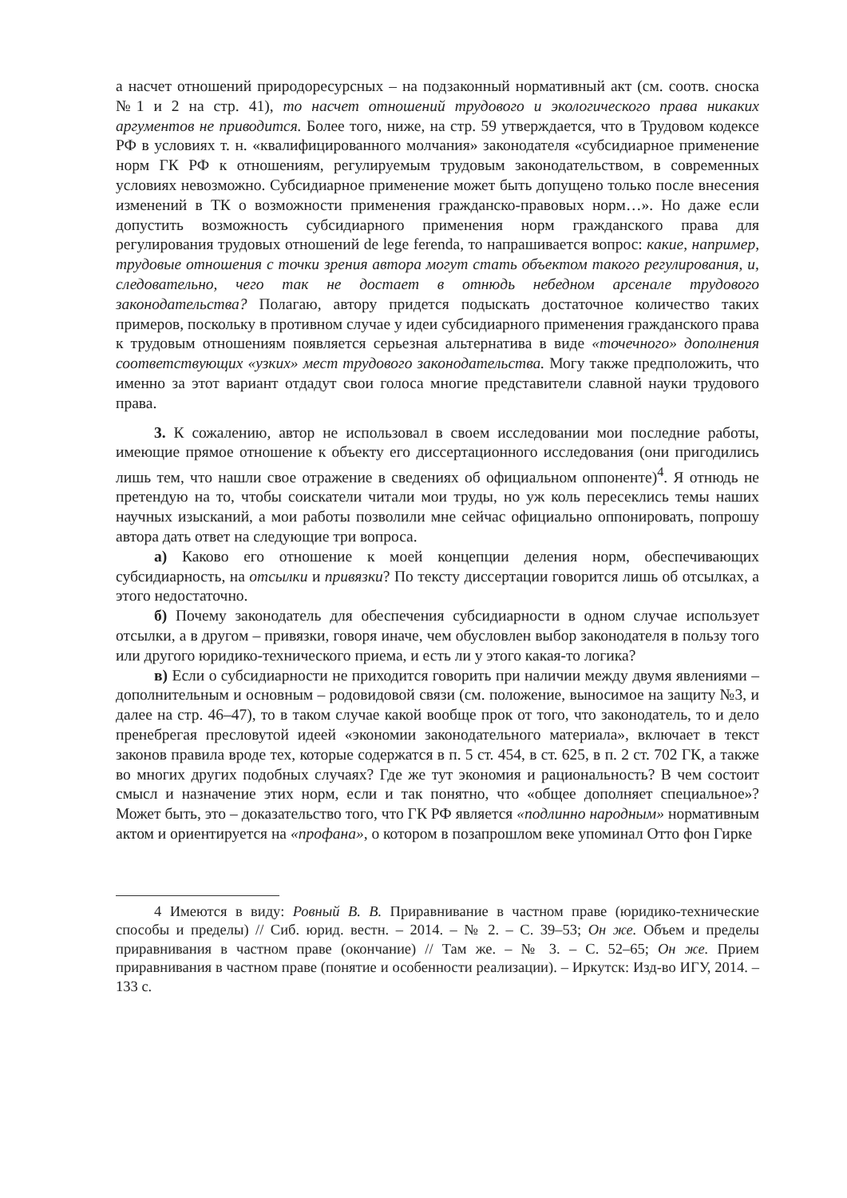а насчет отношений природоресурсных – на подзаконный нормативный акт (см. соотв. сноска №1 и 2 на стр. 41), то насчет отношений трудового и экологического права никаких аргументов не приводится. Более того, ниже, на стр. 59 утверждается, что в Трудовом кодексе РФ в условиях т. н. «квалифицированного молчания» законодателя «субсидиарное применение норм ГК РФ к отношениям, регулируемым трудовым законодательством, в современных условиях невозможно. Субсидиарное применение может быть допущено только после внесения изменений в ТК о возможности применения гражданско-правовых норм…». Но даже если допустить возможность субсидиарного применения норм гражданского права для регулирования трудовых отношений de lege ferenda, то напрашивается вопрос: какие, например, трудовые отношения с точки зрения автора могут стать объектом такого регулирования, и, следовательно, чего так не достает в отнюдь небедном арсенале трудового законодательства? Полагаю, автору придется подыскать достаточное количество таких примеров, поскольку в противном случае у идеи субсидиарного применения гражданского права к трудовым отношениям появляется серьезная альтернатива в виде «точечного» дополнения соответствующих «узких» мест трудового законодательства. Могу также предположить, что именно за этот вариант отдадут свои голоса многие представители славной науки трудового права.
3. К сожалению, автор не использовал в своем исследовании мои последние работы, имеющие прямое отношение к объекту его диссертационного исследования (они пригодились лишь тем, что нашли свое отражение в сведениях об официальном оппоненте)<sup>4</sup>. Я отнюдь не претендую на то, чтобы соискатели читали мои труды, но уж коль пересеклись темы наших научных изысканий, а мои работы позволили мне сейчас официально оппонировать, попрошу автора дать ответ на следующие три вопроса.
а) Каково его отношение к моей концепции деления норм, обеспечивающих субсидиарность, на отсылки и привязки? По тексту диссертации говорится лишь об отсылках, а этого недостаточно.
б) Почему законодатель для обеспечения субсидиарности в одном случае использует отсылки, а в другом – привязки, говоря иначе, чем обусловлен выбор законодателя в пользу того или другого юридико-технического приема, и есть ли у этого какая-то логика?
в) Если о субсидиарности не приходится говорить при наличии между двумя явлениями – дополнительным и основным – родовидовой связи (см. положение, выносимое на защиту №3, и далее на стр. 46–47), то в таком случае какой вообще прок от того, что законодатель, то и дело пренебрегая пресловутой идеей «экономии законодательного материала», включает в текст законов правила вроде тех, которые содержатся в п. 5 ст. 454, в ст. 625, в п. 2 ст. 702 ГК, а также во многих других подобных случаях? Где же тут экономия и рациональность? В чем состоит смысл и назначение этих норм, если и так понятно, что «общее дополняет специальное»? Может быть, это – доказательство того, что ГК РФ является «подлинно народным» нормативным актом и ориентируется на «профана», о котором в позапрошлом веке упоминал Отто фон Гирке
4 Имеются в виду: Ровный В. В. Приравнивание в частном праве (юридико-технические способы и пределы) // Сиб. юрид. вестн. – 2014. – № 2. – С. 39–53; Он же. Объем и пределы приравнивания в частном праве (окончание) // Там же. – № 3. – С. 52–65; Он же. Прием приравнивания в частном праве (понятие и особенности реализации). – Иркутск: Изд-во ИГУ, 2014. – 133 с.